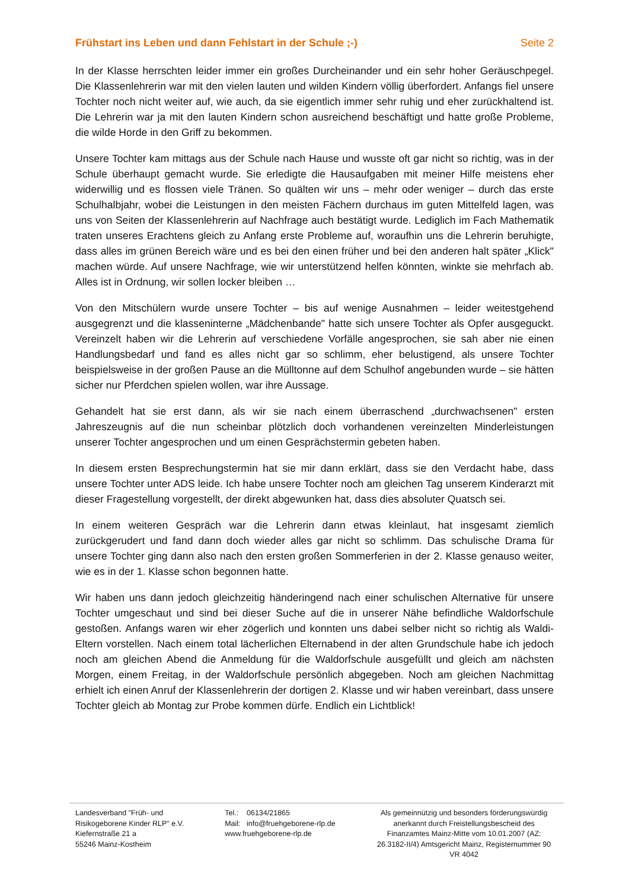Frühstart ins Leben und dann Fehlstart in der Schule ;-) Seite 2
In der Klasse herrschten leider immer ein großes Durcheinander und ein sehr hoher Geräuschpegel. Die Klassenlehrerin war mit den vielen lauten und wilden Kindern völlig überfordert. Anfangs fiel unsere Tochter noch nicht weiter auf, wie auch, da sie eigentlich immer sehr ruhig und eher zurückhaltend ist. Die Lehrerin war ja mit den lauten Kindern schon ausreichend beschäftigt und hatte große Probleme, die wilde Horde in den Griff zu bekommen.
Unsere Tochter kam mittags aus der Schule nach Hause und wusste oft gar nicht so richtig, was in der Schule überhaupt gemacht wurde. Sie erledigte die Hausaufgaben mit meiner Hilfe meistens eher widerwillig und es flossen viele Tränen. So quälten wir uns – mehr oder weniger – durch das erste Schulhalbjahr, wobei die Leistungen in den meisten Fächern durchaus im guten Mittelfeld lagen, was uns von Seiten der Klassenlehrerin auf Nachfrage auch bestätigt wurde. Lediglich im Fach Mathematik traten unseres Erachtens gleich zu Anfang erste Probleme auf, woraufhin uns die Lehrerin beruhigte, dass alles im grünen Bereich wäre und es bei den einen früher und bei den anderen halt später „Klick" machen würde. Auf unsere Nachfrage, wie wir unterstützend helfen könnten, winkte sie mehrfach ab. Alles ist in Ordnung, wir sollen locker bleiben …
Von den Mitschülern wurde unsere Tochter – bis auf wenige Ausnahmen – leider weitestgehend ausgegrenzt und die klasseninterne „Mädchenbande" hatte sich unsere Tochter als Opfer ausgeguckt. Vereinzelt haben wir die Lehrerin auf verschiedene Vorfälle angesprochen, sie sah aber nie einen Handlungsbedarf und fand es alles nicht gar so schlimm, eher belustigend, als unsere Tochter beispielsweise in der großen Pause an die Mülltonne auf dem Schulhof angebunden wurde – sie hätten sicher nur Pferdchen spielen wollen, war ihre Aussage.
Gehandelt hat sie erst dann, als wir sie nach einem überraschend „durchwachsenen" ersten Jahreszeugnis auf die nun scheinbar plötzlich doch vorhandenen vereinzelten Minderleistungen unserer Tochter angesprochen und um einen Gesprächstermin gebeten haben.
In diesem ersten Besprechungstermin hat sie mir dann erklärt, dass sie den Verdacht habe, dass unsere Tochter unter ADS leide. Ich habe unsere Tochter noch am gleichen Tag unserem Kinderarzt mit dieser Fragestellung vorgestellt, der direkt abgewunken hat, dass dies absoluter Quatsch sei.
In einem weiteren Gespräch war die Lehrerin dann etwas kleinlaut, hat insgesamt ziemlich zurückgerudert und fand dann doch wieder alles gar nicht so schlimm. Das schulische Drama für unsere Tochter ging dann also nach den ersten großen Sommerferien in der 2. Klasse genauso weiter, wie es in der 1. Klasse schon begonnen hatte.
Wir haben uns dann jedoch gleichzeitig händeringend nach einer schulischen Alternative für unsere Tochter umgeschaut und sind bei dieser Suche auf die in unserer Nähe befindliche Waldorfschule gestoßen. Anfangs waren wir eher zögerlich und konnten uns dabei selber nicht so richtig als Waldi-Eltern vorstellen. Nach einem total lächerlichen Elternabend in der alten Grundschule habe ich jedoch noch am gleichen Abend die Anmeldung für die Waldorfschule ausgefüllt und gleich am nächsten Morgen, einem Freitag, in der Waldorfschule persönlich abgegeben. Noch am gleichen Nachmittag erhielt ich einen Anruf der Klassenlehrerin der dortigen 2. Klasse und wir haben vereinbart, dass unsere Tochter gleich ab Montag zur Probe kommen dürfe. Endlich ein Lichtblick!
Landesverband "Früh- und
Risikogeborene Kinder RLP" e.V.
Kiefernstraße 21 a
55246 Mainz-Kostheim
Tel.: 06134/21865
Mail: info@fruehgeborene-rlp.de
www.fruehgeborene-rlp.de
Als gemeinnützig und besonders förderungswürdig anerkannt durch Freistellungsbescheid des Finanzamtes Mainz-Mitte vom 10.01.2007 (AZ: 26.3182-II/4) Amtsgericht Mainz, Registernummer 90 VR 4042